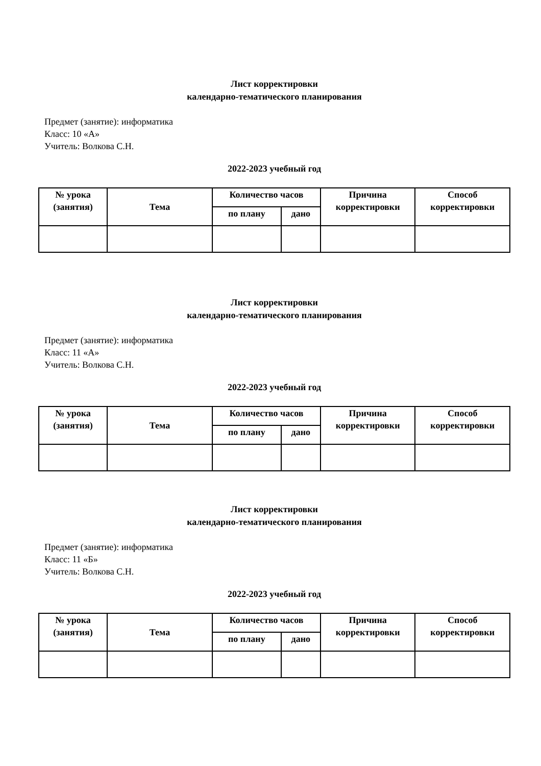Лист корректировки
календарно-тематического планирования
Предмет (занятие): информатика
Класс: 10 «А»
Учитель: Волкова С.Н.
2022-2023 учебный год
| № урока (занятия) | Тема | Количество часов | | Причина корректировки | Способ корректировки |
| --- | --- | --- | --- | --- | --- |
| | | по плану | дано | | |
Лист корректировки
календарно-тематического планирования
Предмет (занятие): информатика
Класс: 11 «А»
Учитель: Волкова С.Н.
2022-2023 учебный год
| № урока (занятия) | Тема | Количество часов | | Причина корректировки | Способ корректировки |
| --- | --- | --- | --- | --- | --- |
| | | по плану | дано | | |
Лист корректировки
календарно-тематического планирования
Предмет (занятие): информатика
Класс: 11 «Б»
Учитель: Волкова С.Н.
2022-2023 учебный год
| № урока (занятия) | Тема | Количество часов | | Причина корректировки | Способ корректировки |
| --- | --- | --- | --- | --- | --- |
| | | по плану | дано | | |